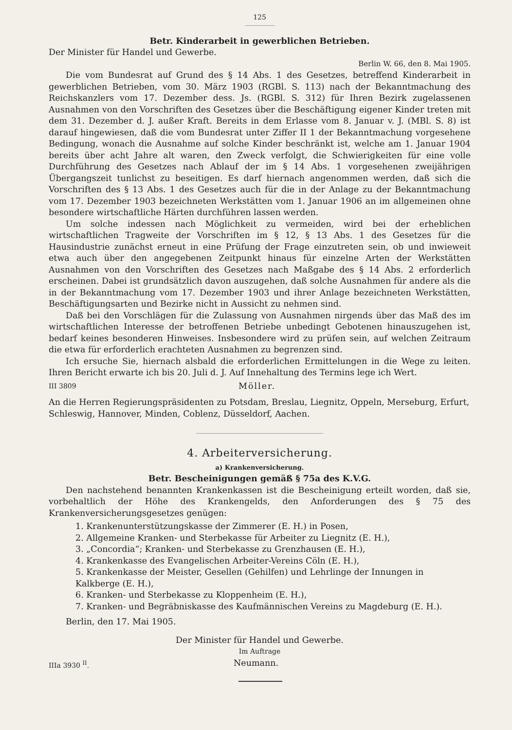125
Betr. Kinderarbeit in gewerblichen Betrieben.
Der Minister für Handel und Gewerbe.
Berlin W. 66, den 8. Mai 1905.
Die vom Bundesrat auf Grund des § 14 Abs. 1 des Gesetzes, betreffend Kinderarbeit in gewerblichen Betrieben, vom 30. März 1903 (RGBl. S. 113) nach der Bekanntmachung des Reichskanzlers vom 17. Dezember dess. Js. (RGBl. S. 312) für Ihren Bezirk zugelassenen Ausnahmen von den Vorschriften des Gesetzes über die Beschäftigung eigener Kinder treten mit dem 31. Dezember d. J. außer Kraft. Bereits in dem Erlasse vom 8. Januar v. J. (MBl. S. 8) ist darauf hingewiesen, daß die vom Bundesrat unter Ziffer II 1 der Bekanntmachung vorgesehene Bedingung, wonach die Ausnahme auf solche Kinder beschränkt ist, welche am 1. Januar 1904 bereits über acht Jahre alt waren, den Zweck verfolgt, die Schwierigkeiten für eine volle Durchführung des Gesetzes nach Ablauf der im § 14 Abs. 1 vorgesehenen zweijährigen Übergangszeit tunlichst zu beseitigen. Es darf hiernach angenommen werden, daß sich die Vorschriften des § 13 Abs. 1 des Gesetzes auch für die in der Anlage zu der Bekanntmachung vom 17. Dezember 1903 bezeichneten Werkstätten vom 1. Januar 1906 an im allgemeinen ohne besondere wirtschaftliche Härten durchführen lassen werden.
Um solche indessen nach Möglichkeit zu vermeiden, wird bei der erheblichen wirtschaftlichen Tragweite der Vorschriften im § 12, § 13 Abs. 1 des Gesetzes für die Hausindustrie zunächst erneut in eine Prüfung der Frage einzutreten sein, ob und inwieweit etwa auch über den angegebenen Zeitpunkt hinaus für einzelne Arten der Werkstätten Ausnahmen von den Vorschriften des Gesetzes nach Maßgabe des § 14 Abs. 2 erforderlich erscheinen. Dabei ist grundsätzlich davon auszugehen, daß solche Ausnahmen für andere als die in der Bekanntmachung vom 17. Dezember 1903 und ihrer Anlage bezeichneten Werkstätten, Beschäftigungsarten und Bezirke nicht in Aussicht zu nehmen sind.
Daß bei den Vorschlägen für die Zulassung von Ausnahmen nirgends über das Maß des im wirtschaftlichen Interesse der betroffenen Betriebe unbedingt Gebotenen hinauszugehen ist, bedarf keines besonderen Hinweises. Insbesondere wird zu prüfen sein, auf welchen Zeitraum die etwa für erforderlich erachteten Ausnahmen zu begrenzen sind.
Ich ersuche Sie, hiernach alsbald die erforderlichen Ermittelungen in die Wege zu leiten. Ihren Bericht erwarte ich bis 20. Juli d. J. Auf Innehaltung des Termins lege ich Wert.
III 3809 Möller.
An die Herren Regierungspräsidenten zu Potsdam, Breslau, Liegnitz, Oppeln, Merseburg, Erfurt, Schleswig, Hannover, Minden, Coblenz, Düsseldorf, Aachen.
4. Arbeiterversicherung.
a) Krankenversicherung.
Betr. Bescheinigungen gemäß § 75a des K.V.G.
Den nachstehend benannten Krankenkassen ist die Bescheinigung erteilt worden, daß sie, vorbehaltlich der Höhe des Krankengelds, den Anforderungen des § 75 des Krankenversicherungsgesetzes genügen:
1. Krankenunterstützungskasse der Zimmerer (E. H.) in Posen,
2. Allgemeine Kranken- und Sterbekasse für Arbeiter zu Liegnitz (E. H.),
3. „Concordia“; Kranken- und Sterbekasse zu Grenzhausen (E. H.),
4. Krankenkasse des Evangelischen Arbeiter-Vereins Cöln (E. H.),
5. Krankenkasse der Meister, Gesellen (Gehilfen) und Lehrlinge der Innungen in Kalkberge (E. H.),
6. Kranken- und Sterbekasse zu Kloppenheim (E. H.),
7. Kranken- und Begräbniskasse des Kaufmännischen Vereins zu Magdeburg (E. H.).
Berlin, den 17. Mai 1905.
Der Minister für Handel und Gewerbe.
Im Auftrage
IIIa 3930 <sup>II</sup>. Neumann.